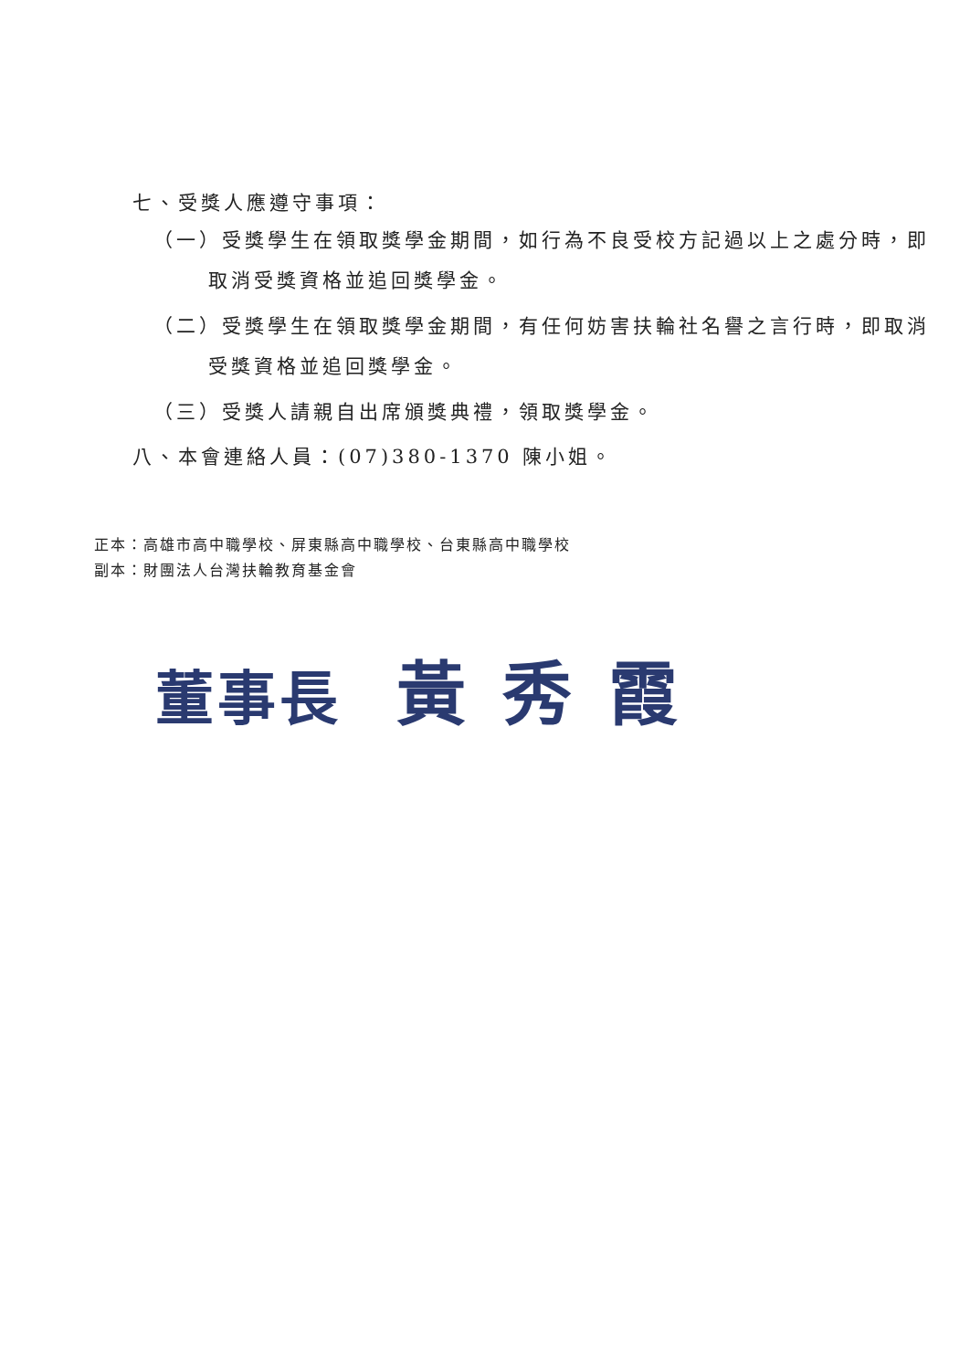七、受獎人應遵守事項：
（一）受獎學生在領取獎學金期間，如行為不良受校方記過以上之處分時，即取消受獎資格並追回獎學金。
（二）受獎學生在領取獎學金期間，有任何妨害扶輪社名譽之言行時，即取消受獎資格並追回獎學金。
（三）受獎人請親自出席頒獎典禮，領取獎學金。
八、本會連絡人員：(07)380-1370 陳小姐。
正本：高雄市高中職學校、屏東縣高中職學校、台東縣高中職學校
副本：財團法人台灣扶輪教育基金會
董事長 黃秀霞